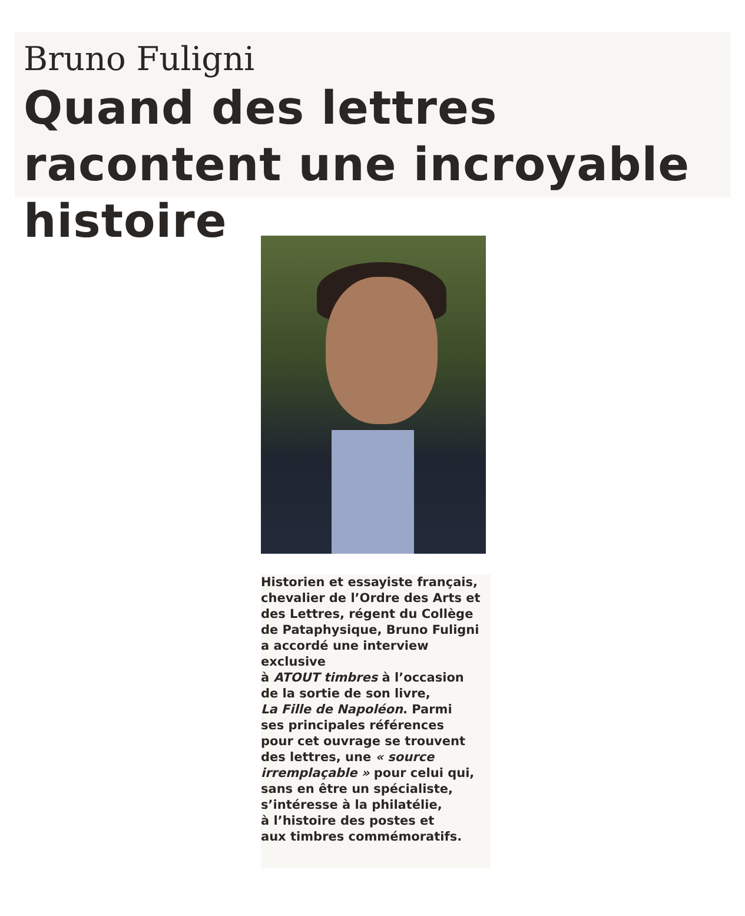Bruno Fuligni
Quand des lettres racontent une incroyable histoire
Historien et essayiste français,
chevalier de l’Ordre des Arts et
des Lettres, régent du Collège
de Pataphysique, Bruno Fuligni
a accordé une interview exclusive
à ATOUT timbres à l’occasion
de la sortie de son livre,
La Fille de Napoléon. Parmi
ses principales références
pour cet ouvrage se trouvent
des lettres, une « source
irremplaçable » pour celui qui,
sans en être un spécialiste,
s’intéresse à la philatélie,
à l’histoire des postes et
aux timbres commémoratifs.